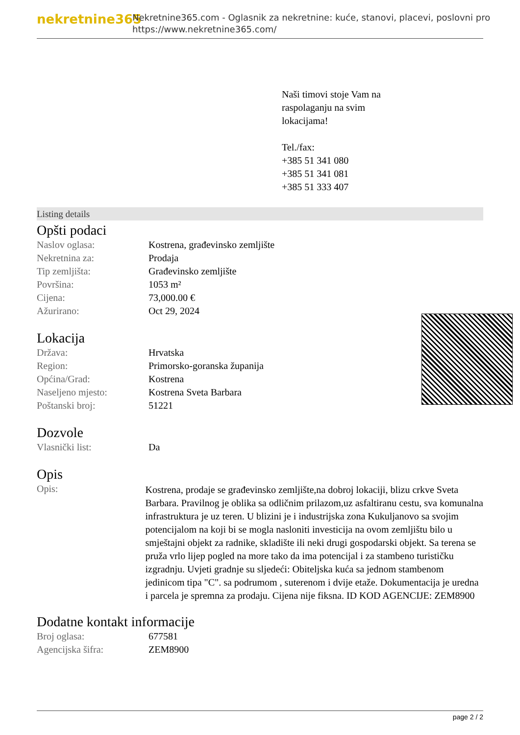nekretnine365
Nekretnine365.com - Oglasnik za nekretnine: kuće, stanovi, placevi, poslovni pro
https://www.nekretnine365.com/
Naši timovi stoje Vam na
raspolaganju na svim
lokacijama!
Tel./fax:
+385 51 341 080
+385 51 341 081
+385 51 333 407
Listing details
Opšti podaci
| Naslov oglasa: | Kostrena, građevinsko zemljište |
| Nekretnina za: | Prodaja |
| Tip zemljišta: | Građevinsko zemljište |
| Površina: | 1053 m² |
| Cijena: | 73,000.00 € |
| Ažurirano: | Oct 29, 2024 |
Lokacija
| Država: | Hrvatska |
| Region: | Primorsko-goranska županija |
| Općina/Grad: | Kostrena |
| Naseljeno mjesto: | Kostrena Sveta Barbara |
| Poštanski broj: | 51221 |
Dozvole
| Vlasnički list: | Da |
Opis
| Opis: | Kostrena, prodaje se građevinsko zemljište,na dobroj lokaciji, blizu crkve Sveta Barbara. Pravilnog je oblika sa odličnim prilazom,uz asfaltiranu cestu, sva komunalna infrastruktura je uz teren. U blizini je i industrijska zona Kukuljanovo sa svojim potencijalom na koji bi se mogla nasloniti investicija na ovom zemljištu bilo u smještajni objekt za radnike, skladište ili neki drugi gospodarski objekt. Sa terena se pruža vrlo lijep pogled na more tako da ima potencijal i za stambeno turističku izgradnju. Uvjeti gradnje su sljedeći: Obiteljska kuća sa jednom stambenom jedinicom tipa "C". sa podrumom , suterenom i dvije etaže. Dokumentacija je uredna i parcela je spremna za prodaju. Cijena nije fiksna. ID KOD AGENCIJE: ZEM8900 |
Dodatne kontakt informacije
| Broj oglasa: | 677581 |
| Agencijska šifra: | ZEM8900 |
page 2 / 2